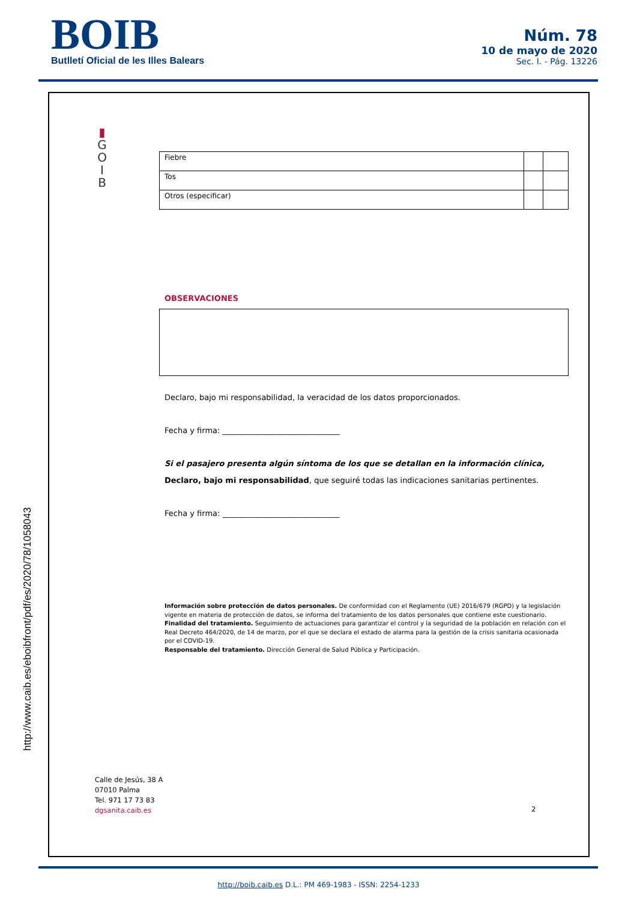BOIB
Butlletí Oficial de les Illes Balears
Núm. 78
10 de mayo de 2020
Sec. I. - Pág. 13226
▮
G
O
I
B
http://www.caib.es/eboibfront/pdf/es/2020/78/1058043
| Fiebre | | |
| Tos | | |
| Otros (especificar) | | |
OBSERVACIONES
Declaro, bajo mi responsabilidad, la veracidad de los datos proporcionados.
Fecha y firma: ______________________________
Si el pasajero presenta algún síntoma de los que se detallan en la información clínica,
Declaro, bajo mi responsabilidad, que seguiré todas las indicaciones sanitarias pertinentes.
Fecha y firma: ______________________________
Información sobre protección de datos personales. De conformidad con el Reglamento (UE) 2016/679 (RGPD) y la legislación vigente en materia de protección de datos, se informa del tratamiento de los datos personales que contiene este cuestionario.
Finalidad del tratamiento. Seguimiento de actuaciones para garantizar el control y la seguridad de la población en relación con el Real Decreto 464/2020, de 14 de marzo, por el que se declara el estado de alarma para la gestión de la crisis sanitaria ocasionada por el COVID-19.
Responsable del tratamiento. Dirección General de Salud Pública y Participación.
Calle de Jesús, 38 A
07010 Palma
Tel. 971 17 73 83
dgsanita.caib.es
2
http://boib.caib.es D.L.: PM 469-1983 - ISSN: 2254-1233